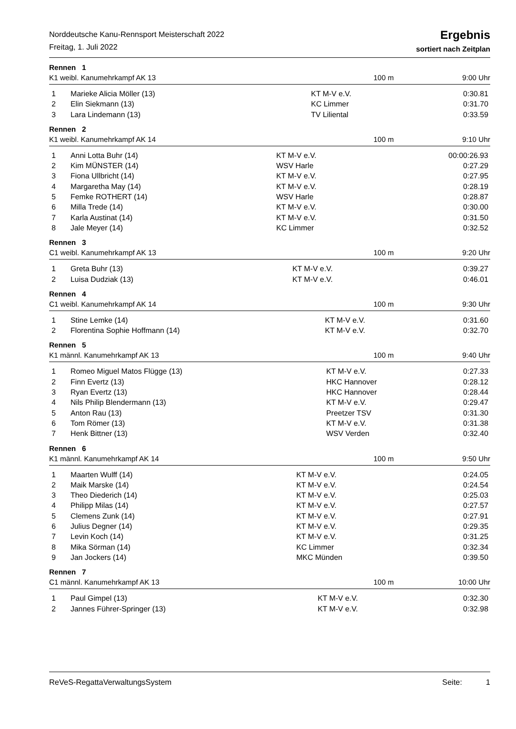Norddeutsche Kanu-Rennsport Meisterschaft 2022
Freitag, 1. Juli 2022
Ergebnis
sortiert nach Zeitplan
Rennen 1
| K1 weibl. Kanumehrkampf AK 13 | 100 m | 9:00 Uhr |
| 1 | Marieke Alicia Möller (13) | KT M-V e.V. | 0:30.81 |
| 2 | Elin Siekmann (13) | KC Limmer | 0:31.70 |
| 3 | Lara Lindemann (13) | TV Liliental | 0:33.59 |
Rennen 2
| K1 weibl. Kanumehrkampf AK 14 | 100 m | 9:10 Uhr |
| 1 | Anni Lotta Buhr (14) | KT M-V e.V. | 00:00:26.93 |
| 2 | Kim MÜNSTER (14) | WSV Harle | 0:27.29 |
| 3 | Fiona Ullbricht (14) | KT M-V e.V. | 0:27.95 |
| 4 | Margaretha May (14) | KT M-V e.V. | 0:28.19 |
| 5 | Femke ROTHERT (14) | WSV Harle | 0:28.87 |
| 6 | Milla Trede (14) | KT M-V e.V. | 0:30.00 |
| 7 | Karla Austinat (14) | KT M-V e.V. | 0:31.50 |
| 8 | Jale Meyer (14) | KC Limmer | 0:32.52 |
Rennen 3
| C1 weibl. Kanumehrkampf AK 13 | 100 m | 9:20 Uhr |
| 1 | Greta Buhr (13) | KT M-V e.V. | 0:39.27 |
| 2 | Luisa Dudziak (13) | KT M-V e.V. | 0:46.01 |
Rennen 4
| C1 weibl. Kanumehrkampf AK 14 | 100 m | 9:30 Uhr |
| 1 | Stine Lemke (14) | KT M-V e.V. | 0:31.60 |
| 2 | Florentina Sophie Hoffmann (14) | KT M-V e.V. | 0:32.70 |
Rennen 5
| K1 männl. Kanumehrkampf AK 13 | 100 m | 9:40 Uhr |
| 1 | Romeo Miguel Matos Flügge (13) | KT M-V e.V. | 0:27.33 |
| 2 | Finn Evertz (13) | HKC Hannover | 0:28.12 |
| 3 | Ryan Evertz (13) | HKC Hannover | 0:28.44 |
| 4 | Nils Philip Blendermann (13) | KT M-V e.V. | 0:29.47 |
| 5 | Anton Rau (13) | Preetzer TSV | 0:31.30 |
| 6 | Tom Römer (13) | KT M-V e.V. | 0:31.38 |
| 7 | Henk Bittner (13) | WSV Verden | 0:32.40 |
Rennen 6
| K1 männl. Kanumehrkampf AK 14 | 100 m | 9:50 Uhr |
| 1 | Maarten Wulff (14) | KT M-V e.V. | 0:24.05 |
| 2 | Maik Marske (14) | KT M-V e.V. | 0:24.54 |
| 3 | Theo Diederich (14) | KT M-V e.V. | 0:25.03 |
| 4 | Philipp Milas (14) | KT M-V e.V. | 0:27.57 |
| 5 | Clemens Zunk (14) | KT M-V e.V. | 0:27.91 |
| 6 | Julius Degner (14) | KT M-V e.V. | 0:29.35 |
| 7 | Levin Koch (14) | KT M-V e.V. | 0:31.25 |
| 8 | Mika Sörman (14) | KC Limmer | 0:32.34 |
| 9 | Jan Jockers (14) | MKC Münden | 0:39.50 |
Rennen 7
| C1 männl. Kanumehrkampf AK 13 | 100 m | 10:00 Uhr |
| 1 | Paul Gimpel (13) | KT M-V e.V. | 0:32.30 |
| 2 | Jannes Führer-Springer (13) | KT M-V e.V. | 0:32.98 |
ReVeS-RegattaVerwaltungsSystem Seite: 1